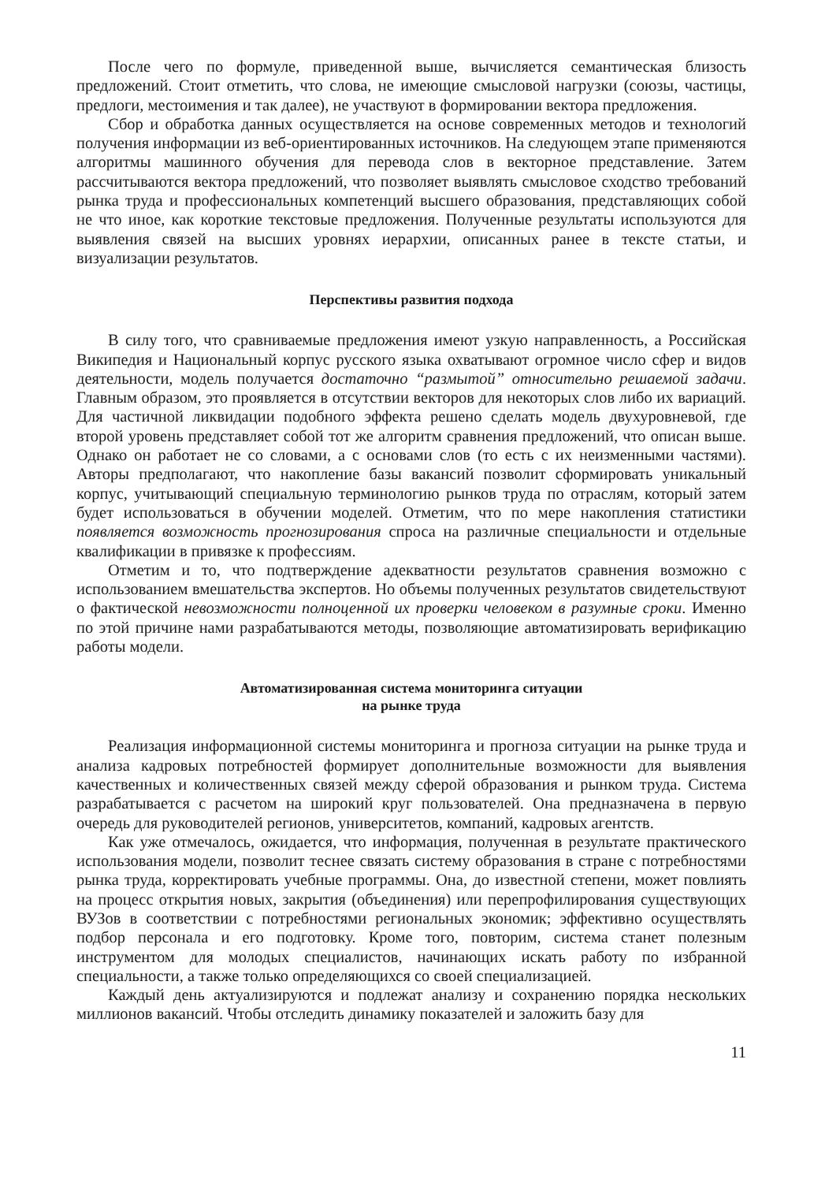После чего по формуле, приведенной выше, вычисляется семантическая близость предложений. Стоит отметить, что слова, не имеющие смысловой нагрузки (союзы, частицы, предлоги, местоимения и так далее), не участвуют в формировании вектора предложения.
Сбор и обработка данных осуществляется на основе современных методов и технологий получения информации из веб-ориентированных источников. На следующем этапе применяются алгоритмы машинного обучения для перевода слов в векторное представление. Затем рассчитываются вектора предложений, что позволяет выявлять смысловое сходство требований рынка труда и профессиональных компетенций высшего образования, представляющих собой не что иное, как короткие текстовые предложения. Полученные результаты используются для выявления связей на высших уровнях иерархии, описанных ранее в тексте статьи, и визуализации результатов.
Перспективы развития подхода
В силу того, что сравниваемые предложения имеют узкую направленность, а Российская Википедия и Национальный корпус русского языка охватывают огромное число сфер и видов деятельности, модель получается достаточно “размытой” относительно решаемой задачи. Главным образом, это проявляется в отсутствии векторов для некоторых слов либо их вариаций. Для частичной ликвидации подобного эффекта решено сделать модель двухуровневой, где второй уровень представляет собой тот же алгоритм сравнения предложений, что описан выше. Однако он работает не со словами, а с основами слов (то есть с их неизменными частями). Авторы предполагают, что накопление базы вакансий позволит сформировать уникальный корпус, учитывающий специальную терминологию рынков труда по отраслям, который затем будет использоваться в обучении моделей. Отметим, что по мере накопления статистики появляется возможность прогнозирования спроса на различные специальности и отдельные квалификации в привязке к профессиям.
Отметим и то, что подтверждение адекватности результатов сравнения возможно с использованием вмешательства экспертов. Но объемы полученных результатов свидетельствуют о фактической невозможности полноценной их проверки человеком в разумные сроки. Именно по этой причине нами разрабатываются методы, позволяющие автоматизировать верификацию работы модели.
Автоматизированная система мониторинга ситуации
на рынке труда
Реализация информационной системы мониторинга и прогноза ситуации на рынке труда и анализа кадровых потребностей формирует дополнительные возможности для выявления качественных и количественных связей между сферой образования и рынком труда. Система разрабатывается с расчетом на широкий круг пользователей. Она предназначена в первую очередь для руководителей регионов, университетов, компаний, кадровых агентств.
Как уже отмечалось, ожидается, что информация, полученная в результате практического использования модели, позволит теснее связать систему образования в стране с потребностями рынка труда, корректировать учебные программы. Она, до известной степени, может повлиять на процесс открытия новых, закрытия (объединения) или перепрофилирования существующих ВУЗов в соответствии с потребностями региональных экономик; эффективно осуществлять подбор персонала и его подготовку. Кроме того, повторим, система станет полезным инструментом для молодых специалистов, начинающих искать работу по избранной специальности, а также только определяющихся со своей специализацией.
Каждый день актуализируются и подлежат анализу и сохранению порядка нескольких миллионов вакансий. Чтобы отследить динамику показателей и заложить базу для
11